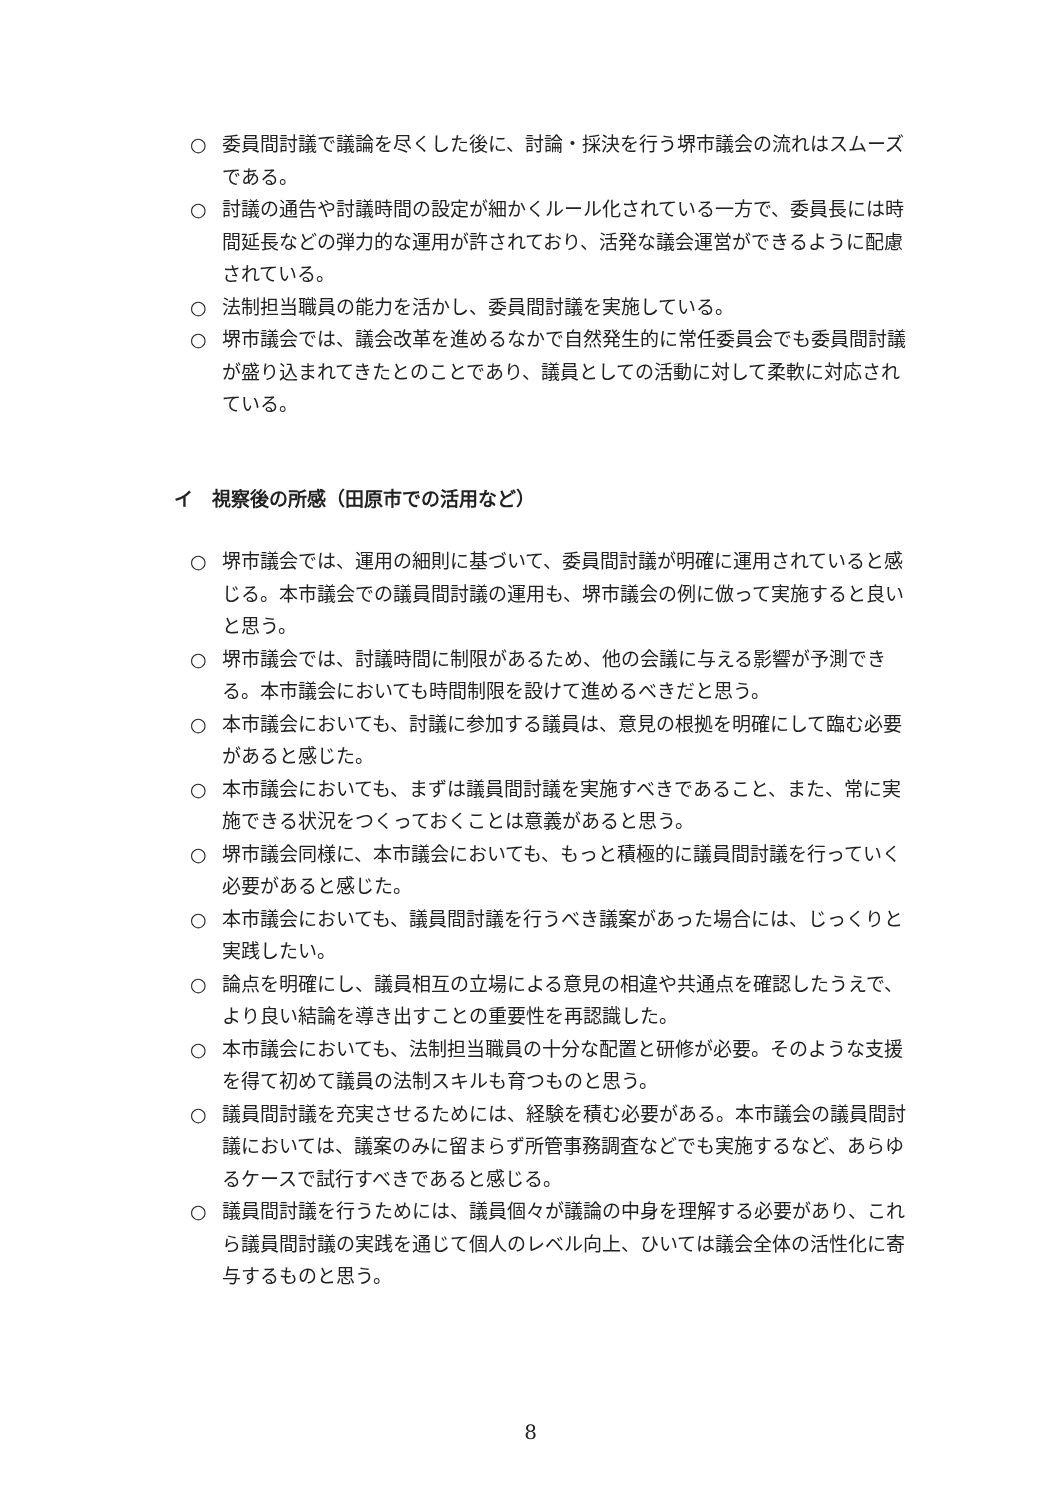○ 委員間討議で議論を尽くした後に、討論・採決を行う堺市議会の流れはスムーズである。
○ 討議の通告や討議時間の設定が細かくルール化されている一方で、委員長には時間延長などの弾力的な運用が許されており、活発な議会運営ができるように配慮されている。
○ 法制担当職員の能力を活かし、委員間討議を実施している。
○ 堺市議会では、議会改革を進めるなかで自然発生的に常任委員会でも委員間討議が盛り込まれてきたとのことであり、議員としての活動に対して柔軟に対応されている。
イ　視察後の所感（田原市での活用など）
○ 堺市議会では、運用の細則に基づいて、委員間討議が明確に運用されていると感じる。本市議会での議員間討議の運用も、堺市議会の例に倣って実施すると良いと思う。
○ 堺市議会では、討議時間に制限があるため、他の会議に与える影響が予測できる。本市議会においても時間制限を設けて進めるべきだと思う。
○ 本市議会においても、討議に参加する議員は、意見の根拠を明確にして臨む必要があると感じた。
○ 本市議会においても、まずは議員間討議を実施すべきであること、また、常に実施できる状況をつくっておくことは意義があると思う。
○ 堺市議会同様に、本市議会においても、もっと積極的に議員間討議を行っていく必要があると感じた。
○ 本市議会においても、議員間討議を行うべき議案があった場合には、じっくりと実践したい。
○ 論点を明確にし、議員相互の立場による意見の相違や共通点を確認したうえで、より良い結論を導き出すことの重要性を再認識した。
○ 本市議会においても、法制担当職員の十分な配置と研修が必要。そのような支援を得て初めて議員の法制スキルも育つものと思う。
○ 議員間討議を充実させるためには、経験を積む必要がある。本市議会の議員間討議においては、議案のみに留まらず所管事務調査などでも実施するなど、あらゆるケースで試行すべきであると感じる。
○ 議員間討議を行うためには、議員個々が議論の中身を理解する必要があり、これら議員間討議の実践を通じて個人のレベル向上、ひいては議会全体の活性化に寄与するものと思う。
8